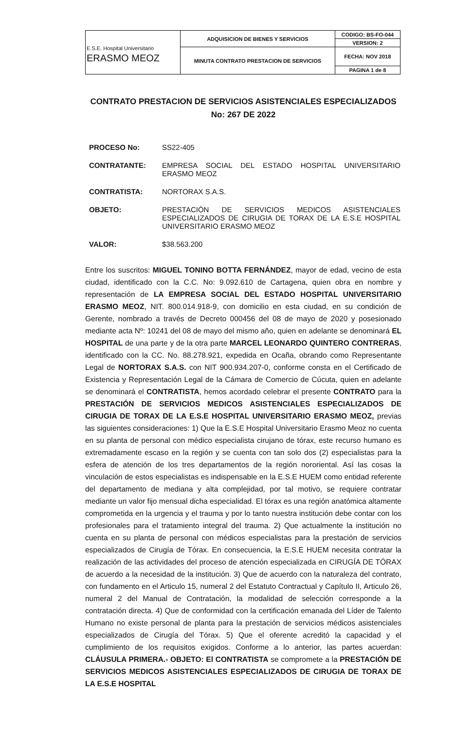| E.S.E. Hospital Universitario ERASMO MEOZ | ADQUISICION DE BIENES Y SERVICIOS | CODIGO: BS-FO-044 |
| | | VERSION: 2 |
| | MINUTA CONTRATO PRESTACION DE SERVICIOS | FECHA: NOV 2018 |
| | | PAGINA 1 de 8 |
CONTRATO PRESTACION DE SERVICIOS ASISTENCIALES ESPECIALIZADOS
No: 267 DE 2022
| PROCESO No: | SS22-405 |
| CONTRATANTE: | EMPRESA SOCIAL DEL ESTADO HOSPITAL UNIVERSITARIO ERASMO MEOZ |
| CONTRATISTA: | NORTORAX S.A.S. |
| OBJETO: | PRESTACIÓN DE SERVICIOS MEDICOS ASISTENCIALES ESPECIALIZADOS DE CIRUGIA DE TORAX DE LA E.S.E HOSPITAL UNIVERSITARIO ERASMO MEOZ |
| VALOR: | $38.563.200 |
Entre los suscritos: MIGUEL TONINO BOTTA FERNÁNDEZ, mayor de edad, vecino de esta ciudad, identificado con la C.C. No: 9.092.610 de Cartagena, quien obra en nombre y representación de LA EMPRESA SOCIAL DEL ESTADO HOSPITAL UNIVERSITARIO ERASMO MEOZ, NIT. 800.014.918-9, con domicilio en esta ciudad, en su condición de Gerente, nombrado a través de Decreto 000456 del 08 de mayo de 2020 y posesionado mediante acta Nº: 10241 del 08 de mayo del mismo año, quien en adelante se denominará EL HOSPITAL de una parte y de la otra parte MARCEL LEONARDO QUINTERO CONTRERAS, identificado con la CC. No. 88.278.921, expedida en Ocaña, obrando como Representante Legal de NORTORAX S.A.S. con NIT 900.934.207-0, conforme consta en el Certificado de Existencia y Representación Legal de la Cámara de Comercio de Cúcuta, quien en adelante se denominará el CONTRATISTA, hemos acordado celebrar el presente CONTRATO para la PRESTACIÓN DE SERVICIOS MEDICOS ASISTENCIALES ESPECIALIZADOS DE CIRUGIA DE TORAX DE LA E.S.E HOSPITAL UNIVERSITARIO ERASMO MEOZ, previas las siguientes consideraciones: 1) Que la E.S.E Hospital Universitario Erasmo Meoz no cuenta en su planta de personal con médico especialista cirujano de tórax, este recurso humano es extremadamente escaso en la región y se cuenta con tan solo dos (2) especialistas para la esfera de atención de los tres departamentos de la región nororiental. Así las cosas la vinculación de estos especialistas es indispensable en la E.S.E HUEM como entidad referente del departamento de mediana y alta complejidad, por tal motivo, se requiere contratar mediante un valor fijo mensual dicha especialidad. El tórax es una región anatómica altamente comprometida en la urgencia y el trauma y por lo tanto nuestra institución debe contar con los profesionales para el tratamiento integral del trauma. 2) Que actualmente la institución no cuenta en su planta de personal con médicos especialistas para la prestación de servicios especializados de Cirugía de Tórax. En consecuencia, la E.S.E HUEM necesita contratar la realización de las actividades del proceso de atención especializada en CIRUGÍA DE TÓRAX de acuerdo a la necesidad de la institución. 3) Que de acuerdo con la naturaleza del contrato, con fundamento en el Articulo 15, numeral 2 del Estatuto Contractual y Capítulo II, Articulo 26, numeral 2 del Manual de Contratación, la modalidad de selección corresponde a la contratación directa. 4) Que de conformidad con la certificación emanada del Líder de Talento Humano no existe personal de planta para la prestación de servicios médicos asistenciales especializados de Cirugía del Tórax. 5) Que el oferente acreditó la capacidad y el cumplimiento de los requisitos exigidos. Conforme a lo anterior, las partes acuerdan: CLÁUSULA PRIMERA.- OBJETO: El CONTRATISTA se compromete a la PRESTACIÓN DE SERVICIOS MEDICOS ASISTENCIALES ESPECIALIZADOS DE CIRUGIA DE TORAX DE LA E.S.E HOSPITAL